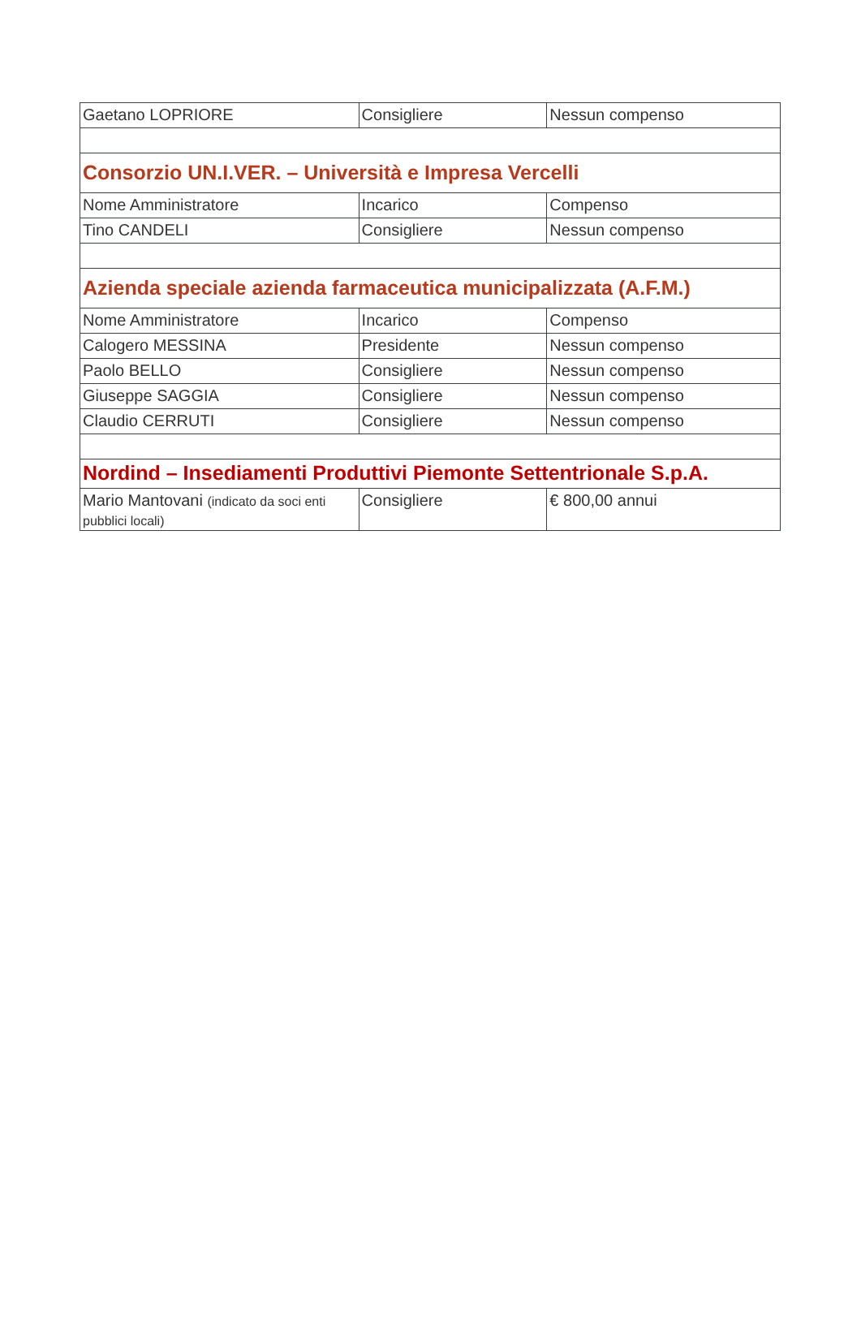| Gaetano LOPRIORE | Consigliere | Nessun compenso |
| Consorzio UN.I.VER. – Università e Impresa Vercelli | | |
| Nome Amministratore | Incarico | Compenso |
| Tino CANDELI | Consigliere | Nessun compenso |
| Azienda speciale azienda farmaceutica municipalizzata (A.F.M.) | | |
| Nome Amministratore | Incarico | Compenso |
| Calogero MESSINA | Presidente | Nessun compenso |
| Paolo BELLO | Consigliere | Nessun compenso |
| Giuseppe SAGGIA | Consigliere | Nessun compenso |
| Claudio CERRUTI | Consigliere | Nessun compenso |
| Nordind – Insediamenti Produttivi Piemonte Settentrionale S.p.A. | | |
| Mario Mantovani (indicato da soci enti pubblici locali) | Consigliere | € 800,00 annui |